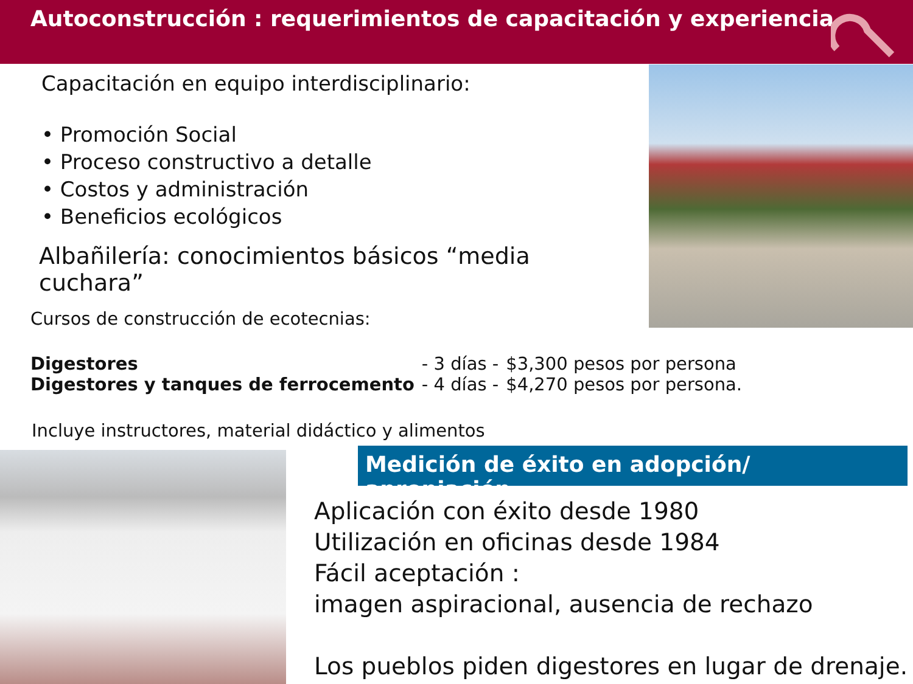Autoconstrucción : requerimientos de capacitación y experiencia
Capacitación en equipo interdisciplinario:
• Promoción Social
• Proceso constructivo a detalle
• Costos y administración
• Beneficios ecológicos
Albañilería: conocimientos básicos “media cuchara”
Cursos de construcción de ecotecnias:
| Digestores | - 3 días - | $3,300 pesos por persona |
| Digestores y tanques de ferrocemento | - 4 días - | $4,270 pesos por persona. |
Incluye instructores, material didáctico y alimentos
Medición de éxito en adopción/ apropiación
Aplicación con éxito desde 1980
Utilización en oficinas desde 1984
Fácil aceptación :
imagen aspiracional, ausencia de rechazo
Los pueblos piden digestores en lugar de drenaje.